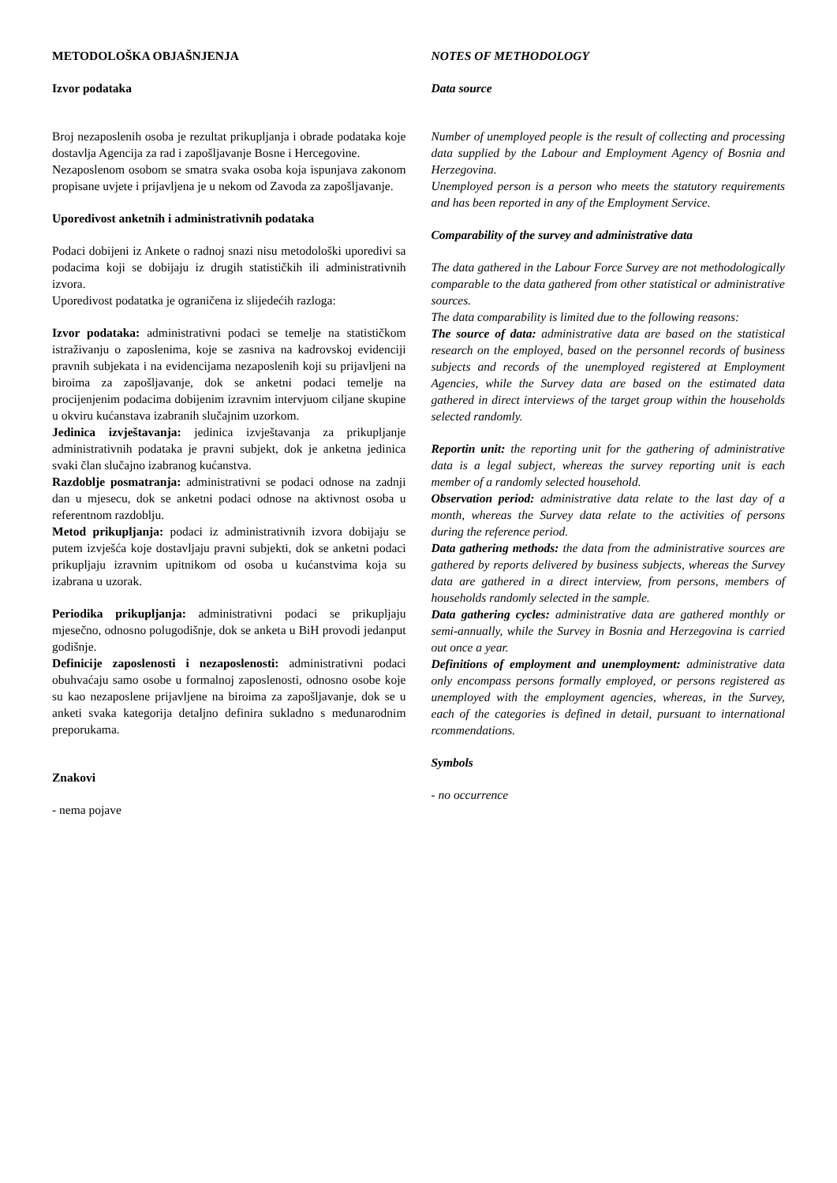METODOLOŠKA OBJAŠNJENJA
Izvor podataka
Broj nezaposlenih osoba je rezultat prikupljanja i obrade podataka koje dostavlja Agencija za rad i zapošljavanje Bosne i Hercegovine.
Nezaposlenom osobom se smatra svaka osoba koja ispunjava zakonom propisane uvjete i prijavljena je u nekom od Zavoda za zapošljavanje.
Uporedivost anketnih i administrativnih podataka
Podaci dobijeni iz Ankete o radnoj snazi nisu metodološki uporedivi sa podacima koji se dobijaju iz drugih statističkih ili administrativnih izvora.
Uporedivost podatatka je ograničena iz slijedećih razloga:
Izvor podataka: administrativni podaci se temelje na statističkom istraživanju o zaposlenima, koje se zasniva na kadrovskoj evidenciji pravnih subjekata i na evidencijama nezaposlenih koji su prijavljeni na biroima za zapošljavanje, dok se anketni podaci temelje na procijenjenim podacima dobijenim izravnim intervjuom ciljane skupine u okviru kućanstava izabranih slučajnim uzorkom.
Jedinica izvještavanja: jedinica izvještavanja za prikupljanje administrativnih podataka je pravni subjekt, dok je anketna jedinica svaki član slučajno izabranog kućanstva.
Razdoblje posmatranja: administrativni se podaci odnose na zadnji dan u mjesecu, dok se anketni podaci odnose na aktivnost osoba u referentnom razdoblju.
Metod prikupljanja: podaci iz administrativnih izvora dobijaju se putem izvješća koje dostavljaju pravni subjekti, dok se anketni podaci prikupljaju izravnim upitnikom od osoba u kućanstvima koja su izabrana u uzorak.
Periodika prikupljanja: administrativni podaci se prikupljaju mjesečno, odnosno polugodišnje, dok se anketa u BiH provodi jedanput godišnje.
Definicije zaposlenosti i nezaposlenosti: administrativni podaci obuhvaćaju samo osobe u formalnoj zaposlenosti, odnosno osobe koje su kao nezaposlene prijavljene na biroima za zapošljavanje, dok se u anketi svaka kategorija detaljno definira sukladno s međunarodnim preporukama.
Znakovi
- nema pojave
NOTES OF METHODOLOGY
Data source
Number of unemployed people is the result of collecting and processing data supplied by the Labour and Employment Agency of Bosnia and Herzegovina.
Unemployed person is a person who meets the statutory requirements and has been reported in any of the Employment Service.
Comparability of the survey and administrative data
The data gathered in the Labour Force Survey are not methodologically comparable to the data gathered from other statistical or administrative sources.
The data comparability is limited due to the following reasons:
The source of data: administrative data are based on the statistical research on the employed, based on the personnel records of business subjects and records of the unemployed registered at Employment Agencies, while the Survey data are based on the estimated data gathered in direct interviews of the target group within the households selected randomly.
Reportin unit: the reporting unit for the gathering of administrative data is a legal subject, whereas the survey reporting unit is each member of a randomly selected household.
Observation period: administrative data relate to the last day of a month, whereas the Survey data relate to the activities of persons during the reference period.
Data gathering methods: the data from the administrative sources are gathered by reports delivered by business subjects, whereas the Survey data are gathered in a direct interview, from persons, members of households randomly selected in the sample.
Data gathering cycles: administrative data are gathered monthly or semi-annually, while the Survey in Bosnia and Herzegovina is carried out once a year.
Definitions of employment and unemployment: administrative data only encompass persons formally employed, or persons registered as unemployed with the employment agencies, whereas, in the Survey, each of the categories is defined in detail, pursuant to international rcommendations.
Symbols
- no occurrence